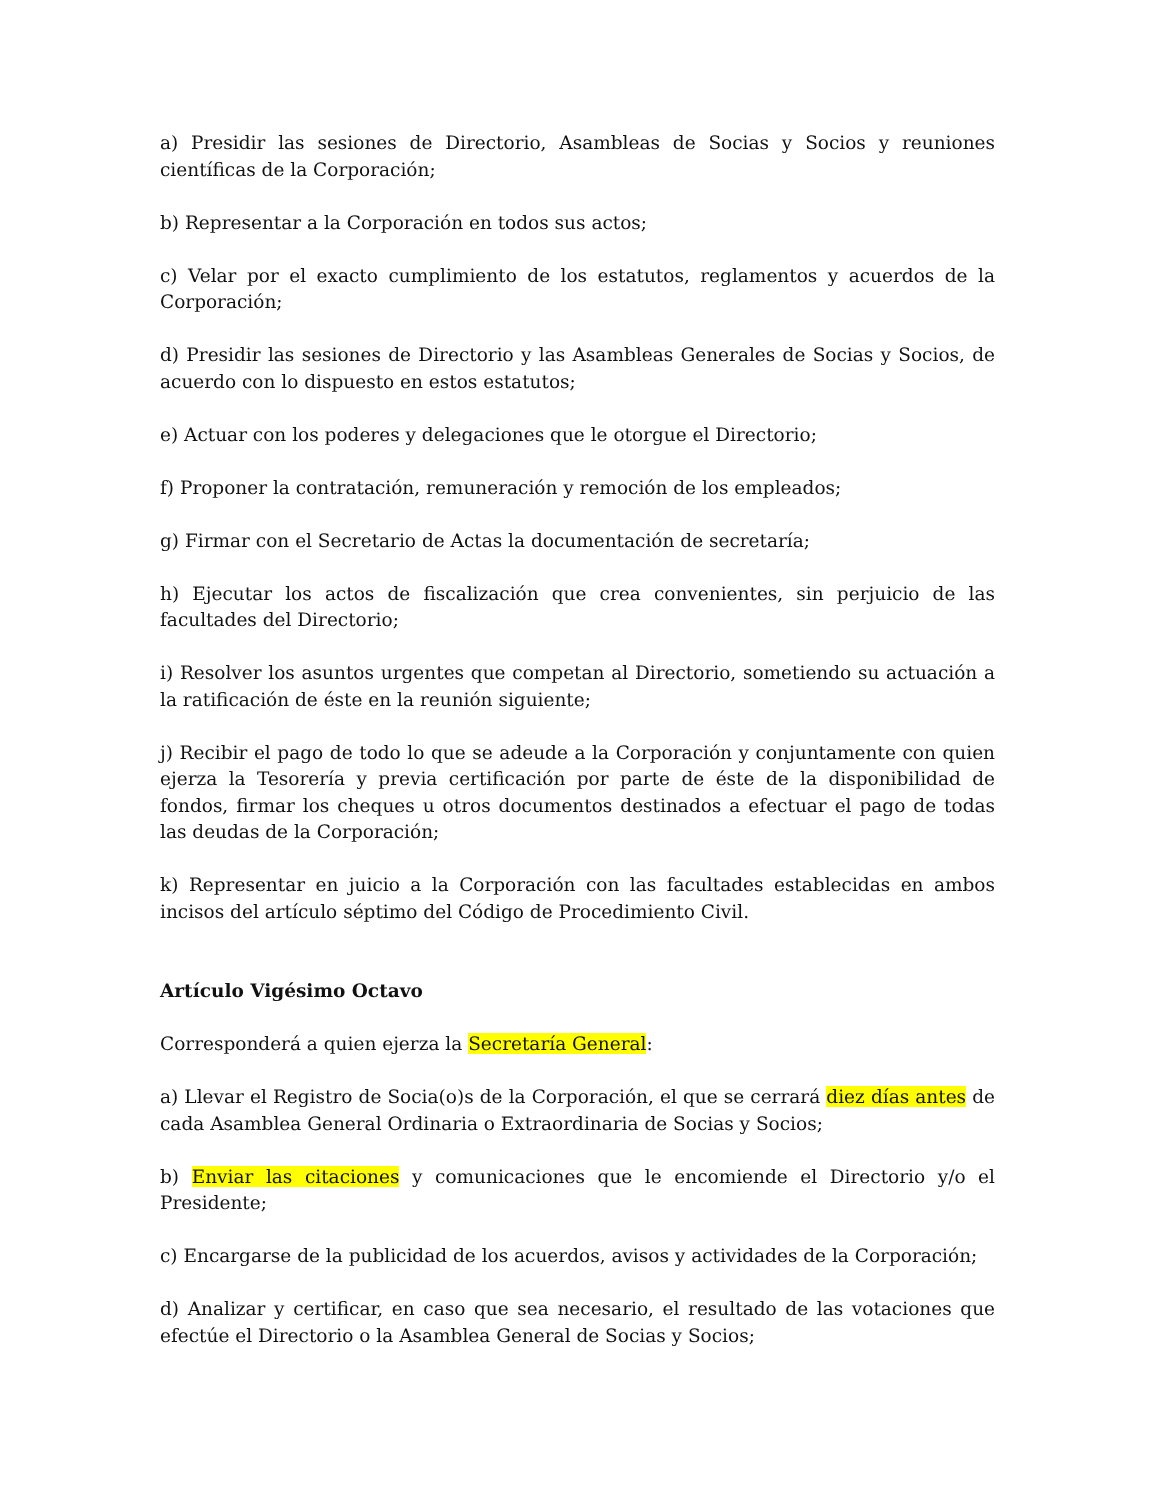a) Presidir las sesiones de Directorio, Asambleas de Socias y Socios y reuniones científicas de la Corporación;
b) Representar a la Corporación en todos sus actos;
c) Velar por el exacto cumplimiento de los estatutos, reglamentos y acuerdos de la Corporación;
d) Presidir las sesiones de Directorio y las Asambleas Generales de Socias y Socios, de acuerdo con lo dispuesto en estos estatutos;
e) Actuar con los poderes y delegaciones que le otorgue el Directorio;
f) Proponer la contratación, remuneración y remoción de los empleados;
g) Firmar con el Secretario de Actas la documentación de secretaría;
h) Ejecutar los actos de fiscalización que crea convenientes, sin perjuicio de las facultades del Directorio;
i) Resolver los asuntos urgentes que competan al Directorio, sometiendo su actuación a la ratificación de éste en la reunión siguiente;
j) Recibir el pago de todo lo que se adeude a la Corporación y conjuntamente con quien ejerza la Tesorería y previa certificación por parte de éste de la disponibilidad de fondos, firmar los cheques u otros documentos destinados a efectuar el pago de todas las deudas de la Corporación;
k) Representar en juicio a la Corporación con las facultades establecidas en ambos incisos del artículo séptimo del Código de Procedimiento Civil.
Artículo Vigésimo Octavo
Corresponderá a quien ejerza la Secretaría General:
a) Llevar el Registro de Socia(o)s de la Corporación, el que se cerrará diez días antes de cada Asamblea General Ordinaria o Extraordinaria de Socias y Socios;
b) Enviar las citaciones y comunicaciones que le encomiende el Directorio y/o el Presidente;
c) Encargarse de la publicidad de los acuerdos, avisos y actividades de la Corporación;
d) Analizar y certificar, en caso que sea necesario, el resultado de las votaciones que efectúe el Directorio o la Asamblea General de Socias y Socios;